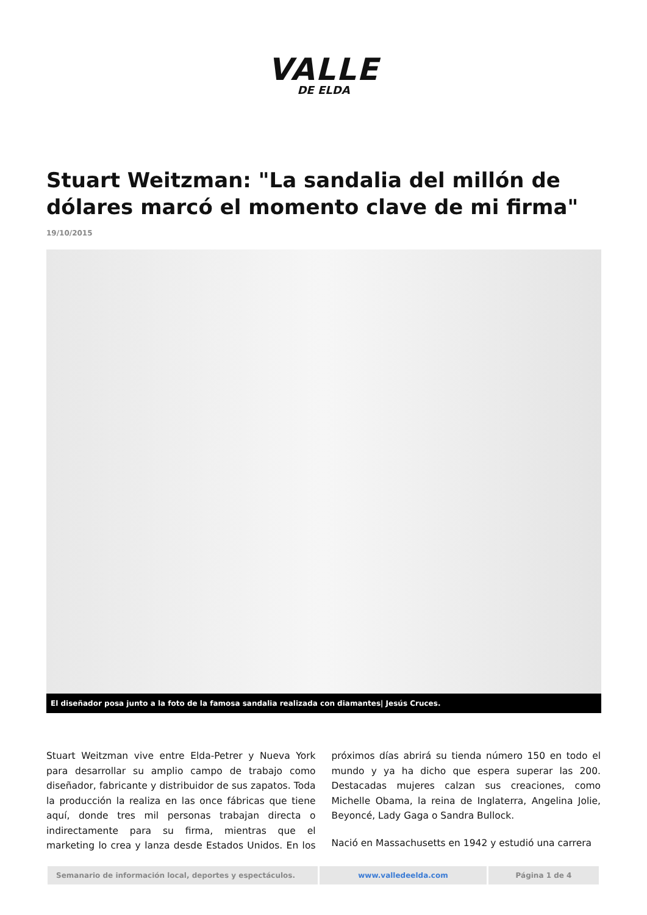VALLE
DE ELDA
Stuart Weitzman: "La sandalia del millón de dólares marcó el momento clave de mi firma"
19/10/2015
El diseñador posa junto a la foto de la famosa sandalia realizada con diamantes| Jesús Cruces.
Stuart Weitzman vive entre Elda-Petrer y Nueva York para desarrollar su amplio campo de trabajo como diseñador, fabricante y distribuidor de sus zapatos. Toda la producción la realiza en las once fábricas que tiene aquí, donde tres mil personas trabajan directa o indirectamente para su firma, mientras que el marketing lo crea y lanza desde Estados Unidos. En los próximos días abrirá su tienda número 150 en todo el mundo y ya ha dicho que espera superar las 200. Destacadas mujeres calzan sus creaciones, como Michelle Obama, la reina de Inglaterra, Angelina Jolie, Beyoncé, Lady Gaga o Sandra Bullock.
Nació en Massachusetts en 1942 y estudió una carrera
Semanario de información local, deportes y espectáculos. www.valledeelda.com Página 1 de 4